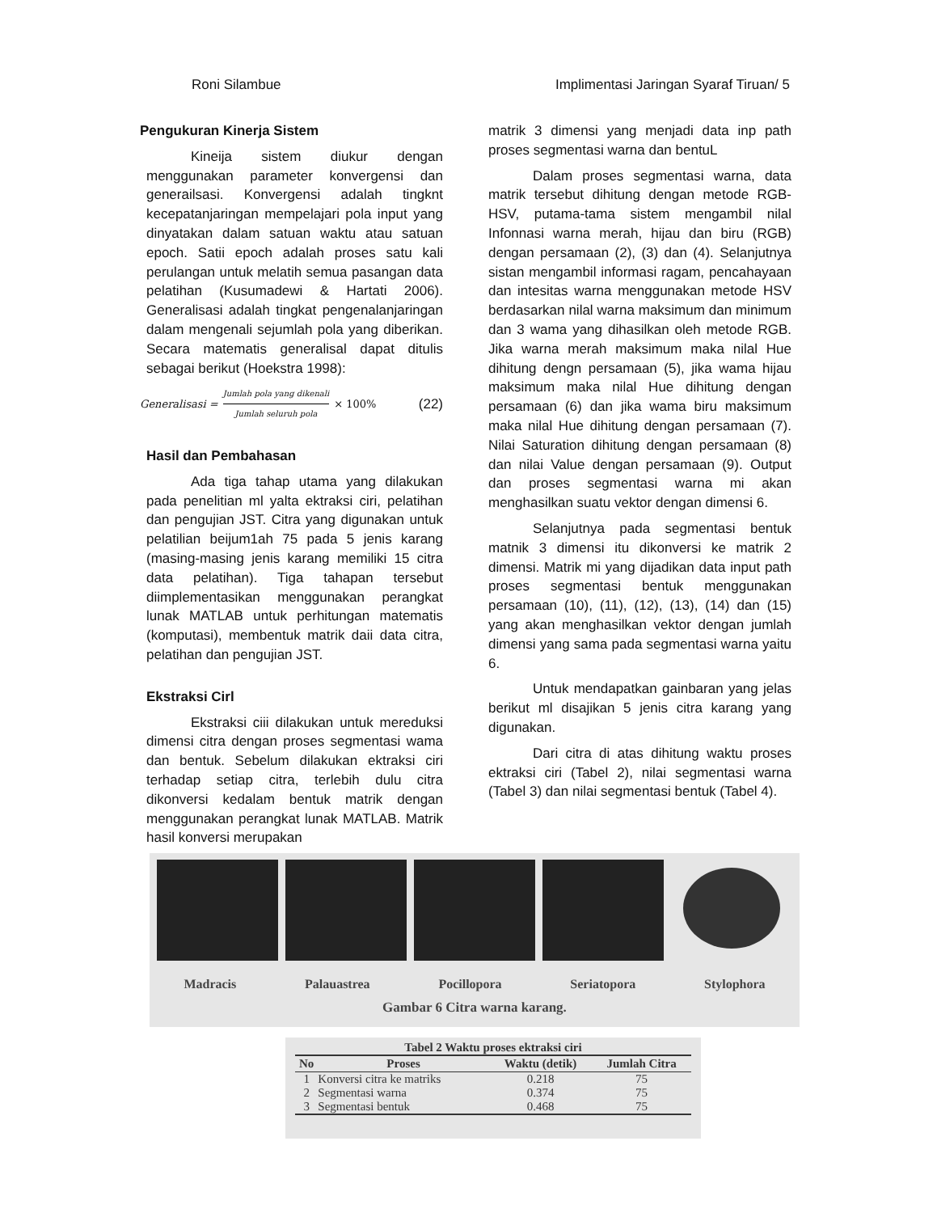Roni Silambue Implimentasi Jaringan Syaraf Tiruan/ 5
Pengukuran Kinerja Sistem
Kineija sistem diukur dengan menggunakan parameter konvergensi dan generailsasi. Konvergensi adalah tingknt kecepatanjaringan mempelajari pola input yang dinyatakan dalam satuan waktu atau satuan epoch. Satii epoch adalah proses satu kali perulangan untuk melatih semua pasangan data pelatihan (Kusumadewi & Hartati 2006). Generalisasi adalah tingkat pengenalanjaringan dalam mengenali sejumlah pola yang diberikan. Secara matematis generalisal dapat ditulis sebagai berikut (Hoekstra 1998):
Generalisasi = Jumlah pola yang dikenali Jumlah seluruh pola × 100% (22)
Hasil dan Pembahasan
Ada tiga tahap utama yang dilakukan pada penelitian ml yalta ektraksi ciri, pelatihan dan pengujian JST. Citra yang digunakan untuk pelatilian beijum1ah 75 pada 5 jenis karang (masing-masing jenis karang memiliki 15 citra data pelatihan). Tiga tahapan tersebut diimplementasikan menggunakan perangkat lunak MATLAB untuk perhitungan matematis (komputasi), membentuk matrik daii data citra, pelatihan dan pengujian JST.
Ekstraksi Cirl
Ekstraksi ciii dilakukan untuk mereduksi dimensi citra dengan proses segmentasi wama dan bentuk. Sebelum dilakukan ektraksi ciri terhadap setiap citra, terlebih dulu citra dikonversi kedalam bentuk matrik dengan menggunakan perangkat lunak MATLAB. Matrik hasil konversi merupakan
matrik 3 dimensi yang menjadi data inp path proses segmentasi warna dan bentuL
Dalam proses segmentasi warna, data matrik tersebut dihitung dengan metode RGB-HSV, putama-tama sistem mengambil nilal Infonnasi warna merah, hijau dan biru (RGB) dengan persamaan (2), (3) dan (4). Selanjutnya sistan mengambil informasi ragam, pencahayaan dan intesitas warna menggunakan metode HSV berdasarkan nilal warna maksimum dan minimum dan 3 wama yang dihasilkan oleh metode RGB. Jika warna merah maksimum maka nilal Hue dihitung dengn persamaan (5), jika wama hijau maksimum maka nilal Hue dihitung dengan persamaan (6) dan jika wama biru maksimum maka nilal Hue dihitung dengan persamaan (7). Nilai Saturation dihitung dengan persamaan (8) dan nilai Value dengan persamaan (9). Output dan proses segmentasi warna mi akan menghasilkan suatu vektor dengan dimensi 6.
Selanjutnya pada segmentasi bentuk matnik 3 dimensi itu dikonversi ke matrik 2 dimensi. Matrik mi yang dijadikan data input path proses segmentasi bentuk menggunakan persamaan (10), (11), (12), (13), (14) dan (15) yang akan menghasilkan vektor dengan jumlah dimensi yang sama pada segmentasi warna yaitu 6.
Untuk mendapatkan gainbaran yang jelas berikut ml disajikan 5 jenis citra karang yang digunakan.
Dari citra di atas dihitung waktu proses ektraksi ciri (Tabel 2), nilai segmentasi warna (Tabel 3) dan nilai segmentasi bentuk (Tabel 4).
Madracis Palauastrea Pocillopora Seriatopora Stylophora
Gambar 6 Citra warna karang.
Tabel 2 Waktu proses ektraksi ciri
| No | Proses | Waktu (detik) | Jumlah Citra |
| --- | --- | --- | --- |
| 1 | Konversi citra ke matriks | 0.218 | 75 |
| 2 | Segmentasi warna | 0.374 | 75 |
| 3 | Segmentasi bentuk | 0.468 | 75 |